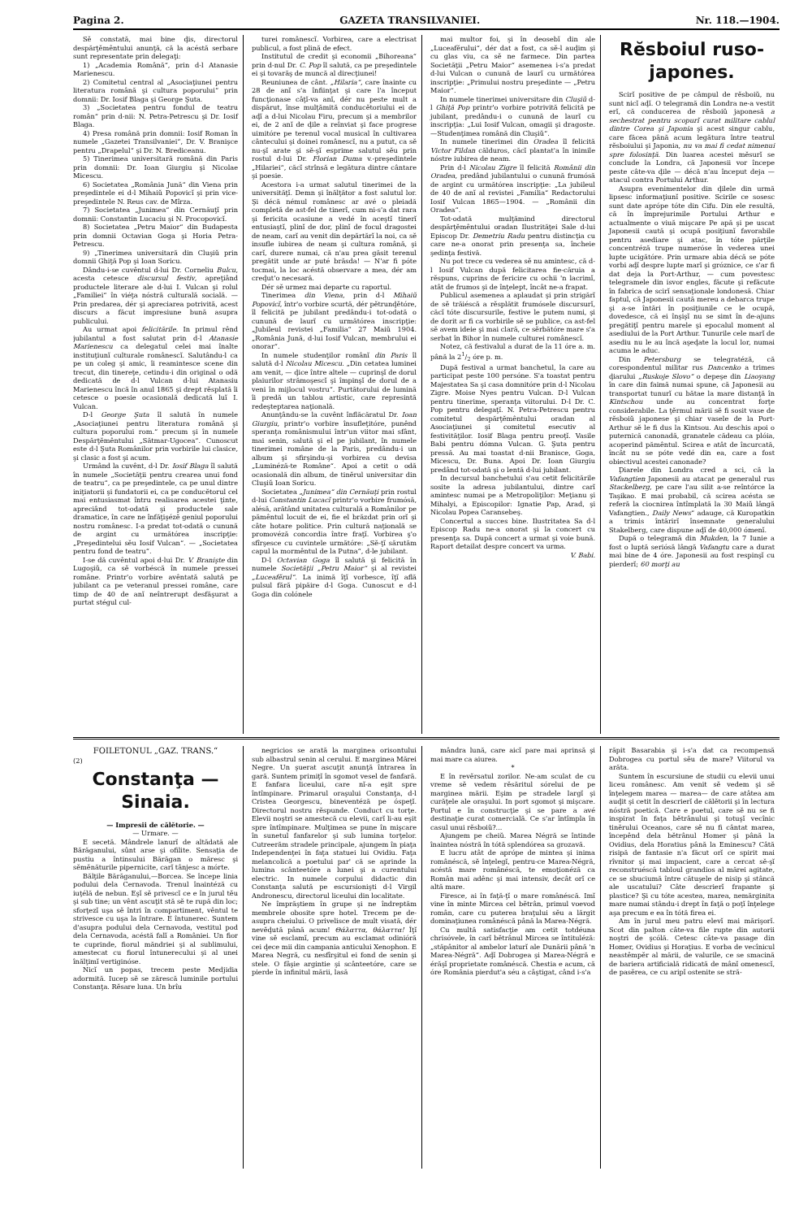Pagina 2. GAZETA TRANSILVANIEI. Nr. 118.—1904.
Sĕ constată, mai bine ḑis, directorul despărţĕmêntului anunţă, că la acéstă serbare sunt representate prin delegaţi:
1) „Academia Română“, prin d-l Atanasie Marienescu.
2) Comitetul central al „Asociaţiunei pentru literatura română şi cultura poporului“ prin domnii: Dr. Iosif Blaga şi George Şuta.
3) „Societatea pentru fondul de teatru român“ prin d-nii: N. Petra-Petrescu şi Dr. Iosif Blaga.
4) Presa română prin domnii: Iosif Roman în numele „Gazetei Transilvaniei“, Dr. V. Branişce pentru „Drapelul“ şi Dr. N. Brediceanu.
5) Tinerimea universitară română din Paris prin domnii: Dr. Ioan Giurgiu şi Nicolae Micescu.
6) Societatea „România Jună“ din Viena prin preşedintele ei d-l Mihaiŭ Popovicĭ şi prin vice-preşedintele N. Reus cav. de Mîrza.
7) Societatea „Junimea“ din Cernăuţĭ prin domnii: Constantin Lucaciu şi N. Procopovicĭ.
8) Societatea „Petru Maior“ din Budapesta prin domnii Octavian Goga şi Horia Petra-Petrescu.
9) „Tinerimea universitară din Cluşiŭ prin domnii Ghiţă Pop şi Ioan Soricu.
Dându-i-se cuvêntul d-lui Dr. Corneliu Bulcu, acesta cetesce discursul festiv, apreţiând productele literare ale d-lui I. Vulcan şi rolul „Familiei“ în viéţa nóstră culturală socială. — Prin predarea, dér şi apreciarea potrivită, acest discurs a făcut impresiune bună asupra publicului.
Au urmat apoi felicitările. In primul rênd jubilantul a fost salutat prin d-l Atanasie Marienescu ca delegatul celei mai înalte instituţiunĭ culturale românescĭ. Salutându-l ca pe un coleg şi amic, îi reamintesce scene din trecut, din tinereţe, cetindu-i din original o odă dedicată de d-l Vulcan d-lui Atanasiu Marienescu încă în anul 1865 şi drept rĕsplată îi cetesce o poesie ocasională dedicată luĭ I. Vulcan.
D-l George Şuta îl salută în numele „Asociaţiunei pentru literatura română şi cultura poporului rom.“ precum şi în numele Despărţĕmêntului „Sătmar-Ugocea“. Cunoscut este d-l Şuta Românilor prin vorbirile lui clasice, şi clasic a fost şi acum.
Urmând la cuvênt, d-l Dr. Iosif Blaga îl salută în numele „Societăţii pentru crearea unui fond de teatru“, ca pe preşedintele, ca pe unul dintre iniţiatorii şi fundatorii ei, ca pe conducĕtorul cel mai entusiasmat întru realisarea acestei ţinte, apreciând tot-odată şi productele sale dramatice, în care ne înfăţişézĕ geniul poporului nostru românesc. I-a predat tot-odată o cunună de argint cu următórea inscripţie: „Preşedintelui sĕu Iosif Vulcan“. — „Societatea pentru fond de teatru“.
I-se dă cuvêntul apoi d-lui Dr. V. Branişte din Lugoşiŭ, ca sĕ vorbéscă în numele pressei române. Printr'o vorbire avêntată salută pe jubilant ca pe veteranul pressei române, care timp de 40 de anĭ neîntrerupt desfăşurat a purtat stégul cul-
turei românescĭ. Vorbirea, care a electrisat publicul, a fost plină de efect.
Institutul de credit şi economii „Bihoreana“ prin d-nul Dr. C. Pop îl salută, ca pe preşedintele ei şi tovarăş de muncă al direcţiunei!
Reuniunea de cânt. „Hilaria“, care înainte cu 28 de anĭ s'a înfiinţat şi care l'a început funcţionase câţĭ-va anĭ, dér nu peste mult a dispărut, înse mulţămită conducĕtoriului ei de aḑĭ a d-lui Nicolau Firu, precum şi a membrilor ei, de 2 anĭ de ḑile a reînviat şi face progrese uimitóre pe terenul vocal musical în cultivarea cântecului şi doinei românescĭ, nu a putut, ca sĕ nu-şĭ arate şi sĕ-şĭ esprime salutul sĕu prin rostul d-lui Dr. Florian Duma v.-preşedintele „Hilariei“, căcĭ strînsă e legătura dintre cântare şi poesie.
Acestora i-a urmat salutul tinerimei de la universităţĭ. Demn şi înălţător a fost salutul lor. Şi décă némul românesc ar avé o pleiadă completă de ast-fel de tinerĭ, cum ni-s'a dat rara şi fericita ocasiune a vedé în aceştĭ tinerĭ entusiaştĭ, plinĭ de dor, plinĭ de focul dragostei de neam, carĭ au venit din depărtărĭ la noi, ca sĕ insufle iubirea de neam şi cultura română, şi carĭ, durere numai, că n'au prea găsit terenul pregătit unde ar puté brăsda! — N'ar fi póte tocmai, la loc acéstă observare a mea, dér am creḑut'o necesară.
Dér sĕ urmez mai departe cu raportul.
Tinerimea din Viena, prin d-l Mihaiŭ Popovicĭ, într'o vorbire scurtă, dér pĕtrunḑĕtóre, îl felicită pe jubilant predându-i tot-odată o cunună de laurĭ cu următórea inscripţie: „Jubileul revistei „Familia“ 27 Maiŭ 1904. „România Jună, d-lui Iosif Vulcan, membrului ei onorar“.
In numele studenţilor românĭ din Paris îl salută d-l Nicolau Micescu. „Din cetatea luminei am venit, — ḑice între altele — cuprinşĭ de dorul plaiurilor strămoşescĭ şi împinşĭ de dorul de a veni în mijlocul vostru“. Purtătorului de lumină îi predă un tablou artistic, care represintă redeşteptarea naţională.
Anunţându-se la cuvênt înflăcăratul Dr. Ioan Giurgiu, printr'o vorbire însufleţitóre, punênd speranţa românismului într'un viitor mai sfânt, mai senin, salută şi el pe jubilant, în numele tinerimei române de la Paris, predându-i un album şi sfirşindu-şi vorbirea cu devisa „Luminéză-te Române“. Apoi a cetit o odă ocasională din album, de tinĕrul universitar din Cluşiŭ Ioan Soricu.
Societatea „Junimea“ din Cernăuţi prin rostul d-lui Constantin Lucacĭ printr'o vorbire frumósă, alésă, arătând unitatea culturală a Românilor pe pămêntul locuit de ei, fie el brăzdat prin orĭ şi câte hotare politice. Prin cultură naţională se promovéză concordia între fraţĭ. Vorbirea ş'o sfîrşesce cu cuvintele următóre: „Sĕ-ţĭ sărutăm capul la mormêntul de la Putna“, d-le jubilant.
D-l Octavian Goga îl salută şi felicită în numele Societăţii „Petru Maior“ şi al revistei „Luceafĕrul“. La inimă îţĭ vorbesce, îţĭ află pulsul fără pipăire d-l Goga. Cunoscut e d-l Goga din colónele
mai multor foi, şi în deosebĭ din ale „Luceafĕrului“, dér dat a fost, ca sĕ-l auḑim şi cu glas viu, ca sĕ ne farmece. Din partea Societăţii „Petru Maior“ asemenea i-s'a predat d-lui Vulcan o cunună de laurĭ cu următórea inscripţie: „Primului nostru preşedinte — „Petru Maior“.
In numele tinerimei universitare din Cluşiŭ d-l Ghiţă Pop printr'o vorbire potrivită felicită pe jubilant, predându-i o cunună de laurĭ cu inscripţia: „Lui Iosif Vulcan, omagii şi dragoste.—Studenţimea română din Cluşiŭ“.
In numele tinerimei din Oradea îl felicită Victor Fildan călduros, căcĭ plantat'a în inimile nóstre iubirea de neam.
Prin d-l Nicolau Zigre îl felicită Românii din Oradea, predând jubilantului o cunună frumósă de argint cu următórea inscripţie: „La jubileul de 40 de anĭ al revistei „Familia“ Redactorului Iosif Vulcan 1865—1904. — „Românii din Oradea“.
Tot-odată mulţămind directorul despărţĕmêntului oradan Ilustrităţei Sale d-lui Episcop Dr. Demetriu Radu pentru distincţia cu care ne-a onorat prin presenţa sa, încheie şedinţa festivă.
Nu pot trece cu vederea sĕ nu amintesc, că d-l Iosif Vulcan după felicitarea fie-căruia a rĕspuns, cuprins de fericire cu ochii 'n lacrimĭ, atât de frumos şi de înţelept, încât ne-a frapat.
Publicul asemenea a aplaudat şi prin strigărĭ de sĕ trăiéscă a rĕsplătit frumósele discursurĭ, căcĭ tóte discursurile, festive le putem numi, şi de dorit ar fi ca vorbirile sĕ se publice, ca ast-fel sĕ avem ideie şi mai clară, ce sĕrbătóre mare s'a serbat în Bihor în numele culturei românescĭ.
Notez, că festivalul a durat de la 11 óre a. m. până la 21/2 óre p. m.
După festival a urmat banchetul, la care au participat peste 100 persóne. S'a toastat pentru Majestatea Sa şi casa domnitóre prin d-l Nicolau Zigre. Moise Nyes pentru Vulcan. D-l Vulcan pentru tinerime, speranţa viitorului. D-l Dr. C. Pop pentru delegaţĭ. N. Petra-Petrescu pentru comitetul despărţĕmêntului oradan al Asociaţiunei şi comitetul esecutiv al festivităţilor. Iosif Blaga pentru preoţĭ. Vasile Babi pentru dómna Vulcan. G. Şuta pentru pressă. Au mai toastat d-nii Branisce, Goga, Micescu, Dr. Buna. Apoi Dr. Ioan Giurgiu predând tot-odată şi o lentă d-lui jubilant.
In decursul banchetului s'au cetit felicitările sosite la adresa jubilantului, dintre carĭ amintesc numai pe a Metropoliţilor: Meţianu şi Mihalyi, a Episcopilor: Ignatie Pap, Arad, şi Nicolau Popea Caransebeş.
Concertul a succes bine. Ilustritatea Sa d-l Episcop Radu ne-a onorat şi la concert cu presenţa sa. După concert a urmat şi voie bună. Raport detailat despre concert va urma.
V. Babi.
Rĕsboiul ruso-japones.
Scirĭ positive de pe câmpul de rĕsboiŭ, nu sunt nicĭ aḑĭ. O telegramă din Londra ne-a vestit erĭ, că conducerea de rĕsboiŭ japonesă a sechestrat pentru scopurĭ curat militare cablul dintre Corea şi Japonia şi acest singur cablu, care făcea până acum legătura între teatrul rĕsboiului şi Japonia, nu va mai fi cedat nimenui spre folosinţă. Din luarea acestei mĕsurĭ se conclude la Londra, că Japonesii vor începe peste câte-va ḑile — décă n'au început deja — atacul contra Portului Arthur.
Asupra evenimentelor din ḑilele din urmă lipsesc informaţiunĭ positive. Scirile ce sosesc sunt date aprópe tóte din Cifu. Din ele resultă, că în împrejurimile Portului Arthur e actualmente o viuă mişcare Pe apă şi pe uscat Japonesii caută şi ocupă posiţiunĭ favorabile pentru asediare şi atac, în tóte părţile concentréză trupe numeróse în vederea unei lupte ucigătóre. Prin urmare abia décă se póte vorbi aḑĭ despre lupte marĭ şi gróznice, ce s'ar fi dat deja la Port-Arthur, — cum povestesc telegramele din isvor engles, făcute şi refăcute în fabrica de scirĭ sensaţionale londonesă. Chiar faptul, că Japonesii caută mereu a debarca trupe şi a-se întări în posiţiunile ce le ocupă, dovedesce, că ei înşişĭ nu se simt în de-ajuns pregătiţĭ pentru marele şi epocalul moment al asediului de la Port Arthur. Tunurile cele marĭ de asediu nu le au încă aşeḑate la locul lor, numai acuma le aduc.
Din Petersburg se telegratéză, că corespondentul militar rus Dancenko a trimes ḑiarului „Ruskoje Slovo“ o depeşe din Liaoyang în care din faimă numai spune, că Japonesii au transportat tunurĭ cu bătae la mare distanţă în Kintschou unde au concentrat forţe considerabile. La ţĕrmul mării sĕ fi sosit vase de rĕsboiŭ japonese şi chiar vasele de la Port-Arthur sĕ le fi dus la Kintsou. Au deschis apoi o puternică canonadă, granatele cădeau ca plóia, acoperind pămêntul. Scirea e atât de încurcată, încât nu se póte vedé din ea, care a fost obiectivul acestei canonade?
Ḑiarele din Londra cred a sci, că la Vafangtien Japonesii au atacat pe generalul rus Stackelberg, pe care l'au silit a-se reîntórce la Taşikao. E mai probabil, că scirea acésta se referă la ciocnirea întîmplată la 30 Maiŭ lângă Vafangtien., Daily News“ adauge, că Kuropatkin a trimis întărirĭ însemnate generalului Stakelberg, care dispune aḑĭ de 40,000 ómenĭ.
După o telegramă din Mukden, la 7 Iunie a fost o luptă seriósă lângă Vafangtu care a durat mai bine de 4 óre. Japonesii au fost respinşĭ cu pierderĭ; 60 morţi au
FOILETONUL „GAZ. TRANS.“
(2)
Constanţa — Sinaia.
— Impresii de călĕtorie. —
— Urmare. —
E secetă. Mândrele lanurĭ de altădată ale Bărăganului, sûnt arse şi ofilite. Sensaţia de pustiu a întinsului Bărăgan o măresc şi sĕmĕnăturile pipernicite, carĭ tânjesc a mórte.
Bălţile Bărăganului,—Borcea. Se începe linia podului dela Cernavoda. Trenul înaintéză cu iuţélă de nebun. Eşĭ sĕ privescĭ ce e în jurul tĕu şi sub tine; un vênt ascuţit stă sĕ te rupă din loc; sforţezĭ uşa sĕ întri în compartiment, vêntul te strivesce cu uşa la întrare. E întunerec. Suntem d'asupra podului dela Cernavoda, vestitul pod dela Cernavoda, acéstă falĭ a României. Un fior te cuprinde, fiorul măndriei şi al sublimului, amestecat cu fiorul întunerecului şi al unei înălţimĭ vertiginóse.
Nicĭ un popas, trecem peste Medjidia adormită. Iucep sĕ se zărescă luminile portului Constanţa. Rĕsare luna. Un brîu
negricios se arată la marginea orisontului sub albastrul senin al cerului. E marginea Mărei Negre. Un şuerat ascuţit anunţă întrarea în gară. Suntem primiţĭ în sgomot vesel de fanfară. E fanfara liceului, care nĭ-a eşit spre întîmpinare. Primarul oraşului Constanţa, d-l Cristea Georgescu, bineventéză pe óspeţĭ. Directorul nostru rĕspunde. Conduct cu torţe. Elevii noştri se amestecă cu elevii, carĭ li-au eşit spre întîmpinare. Mulţimea se pune în mişcare în sunetul fanfarelor şi sub lumina torţelor. Cutreerăm stradele principale, ajungem în piaţa Independenţei în faţa statuei lui Ovidiu. Faţa melancolică a poetului par' că se aprinde la lumina scânteetóre a lunei şi a curentului electric. In numele corpului didactic din Constanţa salută pe escursionişti d-l Virgil Andronescu, directorul liceului din localitate.
Ne împrăştiem în grupe şi ne îndreptăm membrele obosite spre hotel. Trecem pe de-asupra cheiului. O privelisce de mult visată, dér nevĕḑută până acum! Θάλαττα, θάλαττα! Îţĭ vine sĕ esclamĭ, precum au esclamat odinióră cei ḑece mii din campania anticului Xenophon. E Marea Negră, cu nesfîrşitul ei fond de senin şi stele. O fâşie argintie şi scânteetóre, care se pierde în infinitul mării, lasă
mândra lună, care aicĭ pare mai aprinsă şi mai mare ca aiurea.
*
E în revĕrsatul zorilor. Ne-am sculat de cu vreme sĕ vedem rĕsăritul sórelui de pe marginea mării. Eşim pe stradele largĭ şi curăţele ale oraşului. In port sgomot şi mişcare. Portul e în construcţie şi se pare a avé destinaţie curat comercială. Ce s'ar întîmpla în casul unui rĕsboiŭ?...
Ajungem pe cheiŭ. Marea Négră se întinde înaintea nóstră în tótă splendórea sa grozavă.
E lucru atât de aprópe de mintea şi inima românéscă, sĕ înţelegĭ, pentru-ce Marea-Négră, acéstă mare românéscă, te emoţionéză ca Român mai adênc şi mai intensiv, decât orĭ ce altă mare.
Firesce, ai în faţă-ţĭ o mare românéscă. Imĭ vine în minte Mircea cel bĕtrân, primul voevod român, care cu puterea braţului sĕu a lărgit dominaţiunea românéscă până la Marea-Négră.
Cu multă satisfacţie am cetit totdéuna chrisóvele, în carĭ bĕtrânul Mircea se întituléză: „stăpânitor al ambelor laturĭ ale Dunării până 'n Marea-Négră“. Aḑĭ Dobrogea şi Marea-Négră e érăşĭ proprietate românéscă. Chestia e acum, că óre România pierdut'a séu a câştigat, când i-s'a
răpit Basarabia şi i-s'a dat ca recompensă Dobrogea cu portul sĕu de mare? Viitorul va arăta.
Suntem în escursiune de studii cu elevii unui liceu românesc. Am venit sĕ vedem şi sĕ înţelegem marea — marea— de care atâtea am auḑit şi cetit în descrierĭ de călĕtorii şi în lectura nóstră poetică. Care e poetul, care sĕ nu se fi inspirat în faţa bĕtrânului şi totuşĭ vecînic tinĕrului Oceanos, care sĕ nu fi cântat marea, începênd dela bĕtrânul Homer şi până la Ovidius, dela Horatius până la Eminescu? Câtă risipă de fantasie n'a făcut orĭ ce spirit mai rîvnitor şi mai impacient, care a cercat sĕ-şĭ reconstruéscă tabloul grandios al mărei agitate, ce se sbuciumă între cătuşele de nisip şi stâncă ale uscatului? Câte descrierĭ frapante şi plastice? Şi cu tóte acestea, marea, nemărginita mare numai stându-i drept în faţă o poţĭ înţelege aşa precum e ea în tótă firea ei.
Am în jurul meu patru elevĭ mai mărişorĭ. Scot din palton câte-va file rupte din autorii noştri de şcólă. Cetesc câte-va pasage din Homer, Ovidius şi Horaţius. E vorba de vecînicul neastêmpĕr al mării, de valurile, ce se smacină de bariera artificială ridicată de mânĭ omenescĭ, de pasĕrea, ce cu aripĭ ostenite se stră-